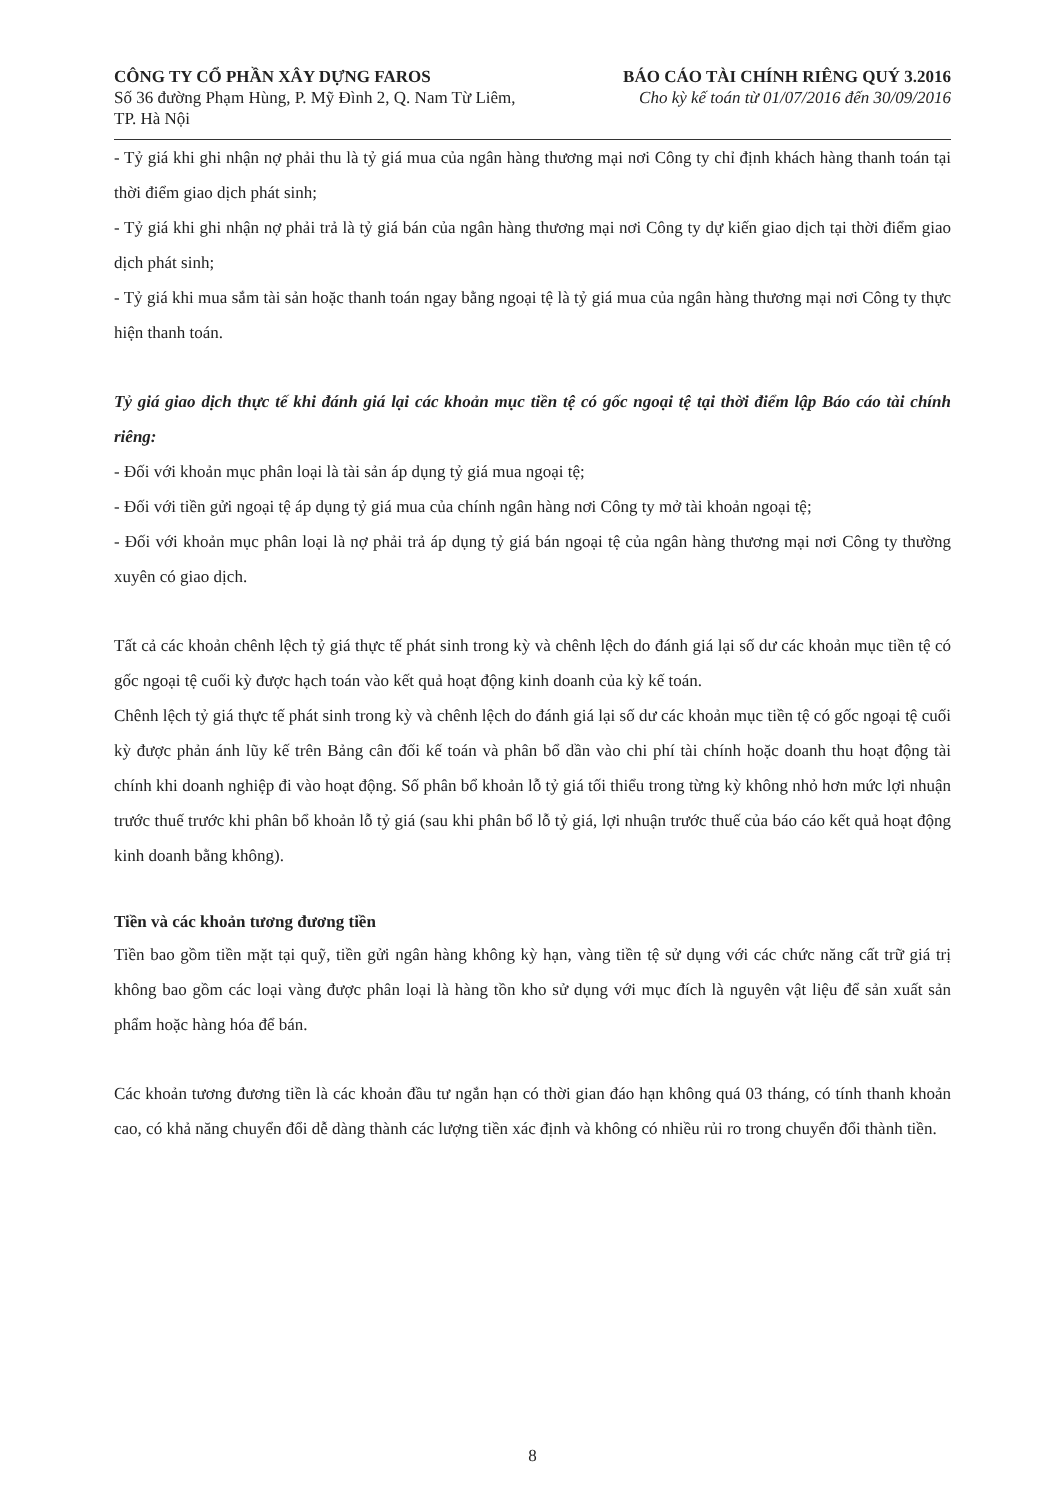CÔNG TY CỔ PHẦN XÂY DỰNG FAROS
Số 36 đường Phạm Hùng, P. Mỹ Đình 2, Q. Nam Từ Liêm,
TP. Hà Nội
BÁO CÁO TÀI CHÍNH RIÊNG QUÝ 3.2016
Cho kỳ kế toán từ 01/07/2016 đến 30/09/2016
- Tỷ giá khi ghi nhận nợ phải thu là tỷ giá mua của ngân hàng thương mại nơi Công ty chỉ định khách hàng thanh toán tại thời điểm giao dịch phát sinh;
- Tỷ giá khi ghi nhận nợ phải trả là tỷ giá bán của ngân hàng thương mại nơi Công ty dự kiến giao dịch tại thời điểm giao dịch phát sinh;
- Tỷ giá khi mua sắm tài sản hoặc thanh toán ngay bằng ngoại tệ là tỷ giá mua của ngân hàng thương mại nơi Công ty thực hiện thanh toán.
Tỷ giá giao dịch thực tế khi đánh giá lại các khoản mục tiền tệ có gốc ngoại tệ tại thời điểm lập Báo cáo tài chính riêng:
- Đối với khoản mục phân loại là tài sản áp dụng tỷ giá mua ngoại tệ;
- Đối với tiền gửi ngoại tệ áp dụng tỷ giá mua của chính ngân hàng nơi Công ty mở tài khoản ngoại tệ;
- Đối với khoản mục phân loại là nợ phải trả áp dụng tỷ giá bán ngoại tệ của ngân hàng thương mại nơi Công ty thường xuyên có giao dịch.
Tất cả các khoản chênh lệch tỷ giá thực tế phát sinh trong kỳ và chênh lệch do đánh giá lại số dư các khoản mục tiền tệ có gốc ngoại tệ cuối kỳ được hạch toán vào kết quả hoạt động kinh doanh của kỳ kế toán.
Chênh lệch tỷ giá thực tế phát sinh trong kỳ và chênh lệch do đánh giá lại số dư các khoản mục tiền tệ có gốc ngoại tệ cuối kỳ được phản ánh lũy kế trên Bảng cân đối kế toán và phân bổ dần vào chi phí tài chính hoặc doanh thu hoạt động tài chính khi doanh nghiệp đi vào hoạt động. Số phân bổ khoản lỗ tỷ giá tối thiểu trong từng kỳ không nhỏ hơn mức lợi nhuận trước thuế trước khi phân bổ khoản lỗ tỷ giá (sau khi phân bổ lỗ tỷ giá, lợi nhuận trước thuế của báo cáo kết quả hoạt động kinh doanh bằng không).
Tiền và các khoản tương đương tiền
Tiền bao gồm tiền mặt tại quỹ, tiền gửi ngân hàng không kỳ hạn, vàng tiền tệ sử dụng với các chức năng cất trữ giá trị không bao gồm các loại vàng được phân loại là hàng tồn kho sử dụng với mục đích là nguyên vật liệu để sản xuất sản phẩm hoặc hàng hóa để bán.
Các khoản tương đương tiền là các khoản đầu tư ngắn hạn có thời gian đáo hạn không quá 03 tháng, có tính thanh khoản cao, có khả năng chuyển đổi dễ dàng thành các lượng tiền xác định và không có nhiều rủi ro trong chuyển đổi thành tiền.
8